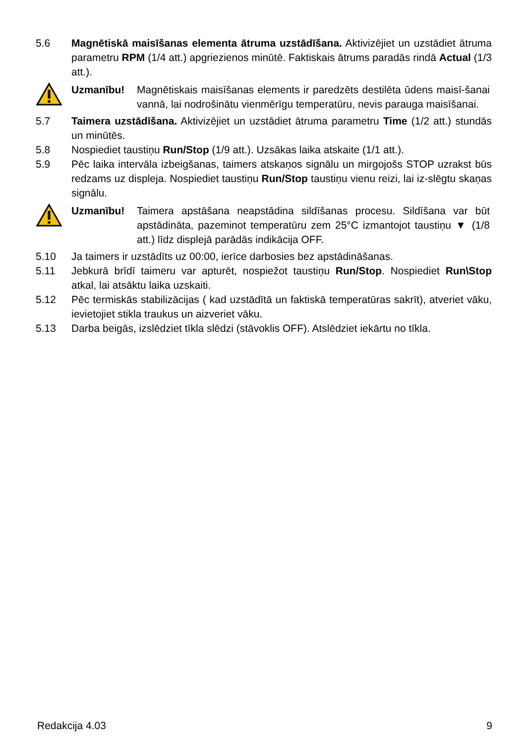5.6 Magnētiskā maisīšanas elementa ātruma uzstādīšana. Aktivizējiet un uzstādiet ātruma parametru RPM (1/4 att.) apgriezienos minūtē. Faktiskais ātrums paradās rindā Actual (1/3 att.).
Uzmanību! Magnētiskais maisīšanas elements ir paredzēts destilēta ūdens maisī-šanai vannā, lai nodrošinātu vienmērīgu temperatūru, nevis parauga maisīšanai.
5.7 Taimera uzstādīšana. Aktivizējiet un uzstādiet ātruma parametru Time (1/2 att.) stundās un minūtēs.
5.8 Nospiediet taustiņu Run/Stop (1/9 att.). Uzsākas laika atskaite (1/1 att.).
5.9 Pēc laika intervāla izbeigšanas, taimers atskaņos signālu un mirgojošs STOP uzrakst būs redzams uz displeja. Nospiediet taustiņu Run/Stop taustiņu vienu reizi, lai iz-slēgtu skaņas signālu.
Uzmanību! Taimera apstāšana neapstādina sildīšanas procesu. Sildīšana var būt apstādināta, pazeminot temperatūru zem 25°C izmantojot taustiņu ▼ (1/8 att.) līdz displejā parādās indikācija OFF.
5.10 Ja taimers ir uzstādīts uz 00:00, ierīce darbosies bez apstādināšanas.
5.11 Jebkurā brīdī taimeru var apturēt, nospiežot taustiņu Run/Stop. Nospiediet Run\Stop atkal, lai atsāktu laika uzskaiti.
5.12 Pēc termiskās stabilizācijas ( kad uzstādītā un faktiskā temperatūras sakrīt), atveriet vāku, ievietojiet stikla traukus un aizveriet vāku.
5.13 Darba beigās, izslēdziet tīkla slēdzi (stāvoklis OFF). Atslēdziet iekārtu no tīkla.
Redakcija 4.03 9